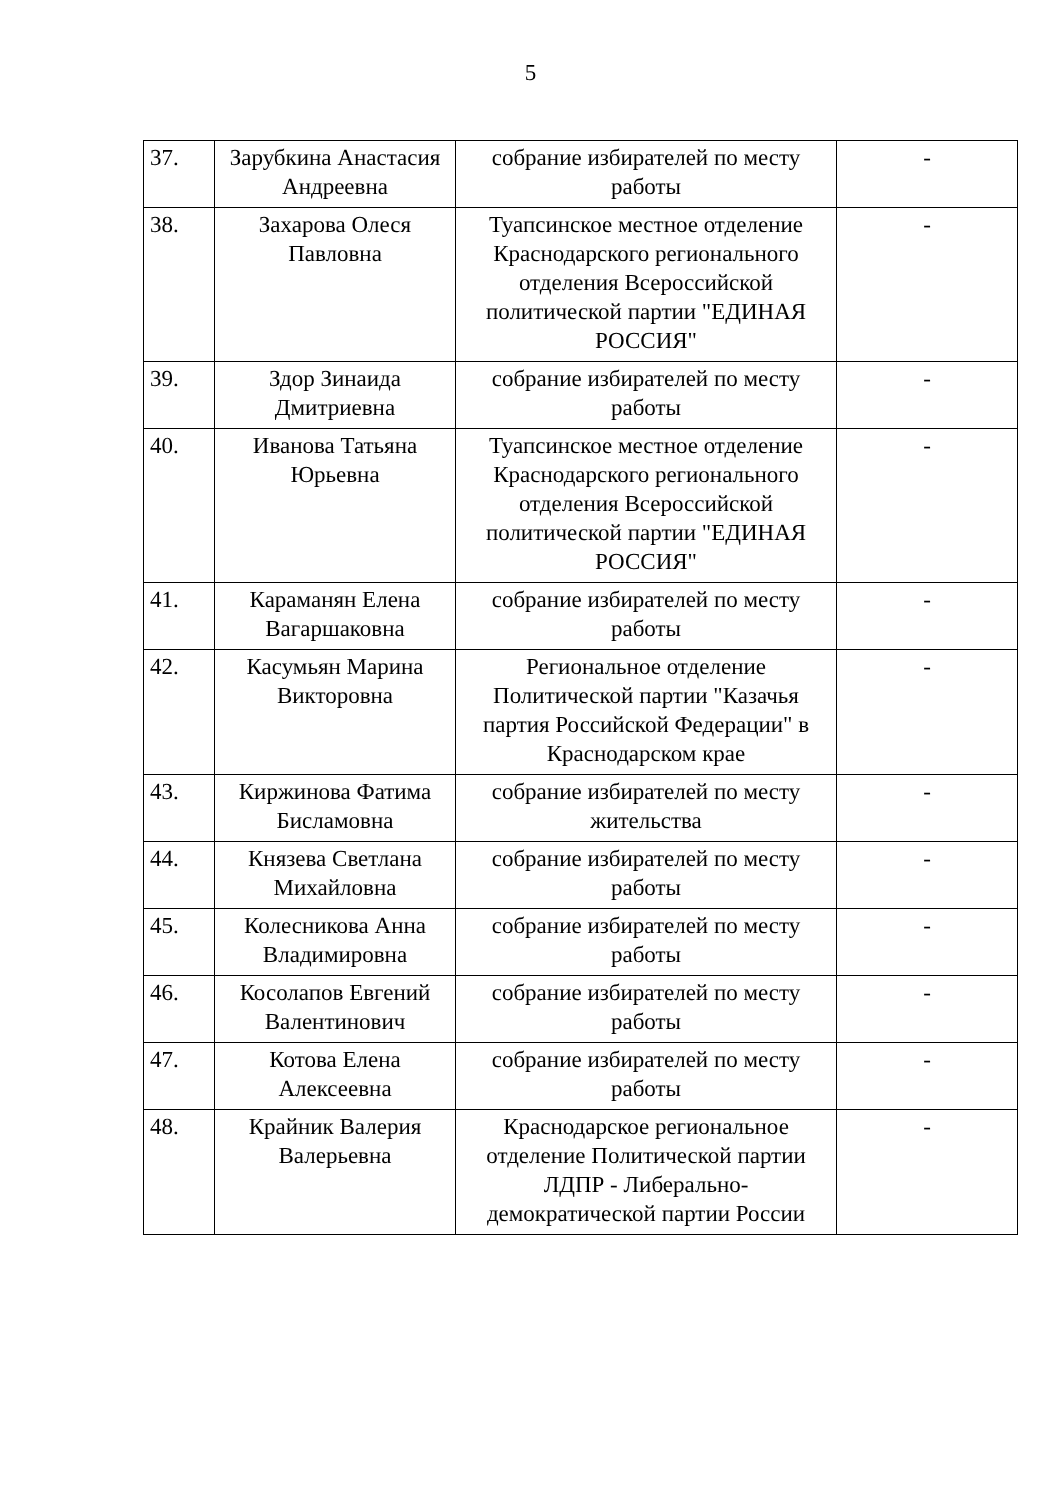5
| 37. | Зарубкина Анастасия Андреевна | собрание избирателей по месту работы | - |
| 38. | Захарова Олеся Павловна | Туапсинское местное отделение Краснодарского регионального отделения Всероссийской политической партии "ЕДИНАЯ РОССИЯ" | - |
| 39. | Здор Зинаида Дмитриевна | собрание избирателей по месту работы | - |
| 40. | Иванова Татьяна Юрьевна | Туапсинское местное отделение Краснодарского регионального отделения Всероссийской политической партии "ЕДИНАЯ РОССИЯ" | - |
| 41. | Караманян Елена Вагаршаковна | собрание избирателей по месту работы | - |
| 42. | Касумьян Марина Викторовна | Региональное отделение Политической партии "Казачья партия Российской Федерации" в Краснодарском крае | - |
| 43. | Киржинова Фатима Бисламовна | собрание избирателей по месту жительства | - |
| 44. | Князева Светлана Михайловна | собрание избирателей по месту работы | - |
| 45. | Колесникова Анна Владимировна | собрание избирателей по месту работы | - |
| 46. | Косолапов Евгений Валентинович | собрание избирателей по месту работы | - |
| 47. | Котова Елена Алексеевна | собрание избирателей по месту работы | - |
| 48. | Крайник Валерия Валерьевна | Краснодарское региональное отделение Политической партии ЛДПР - Либерально-демократической партии России | - |